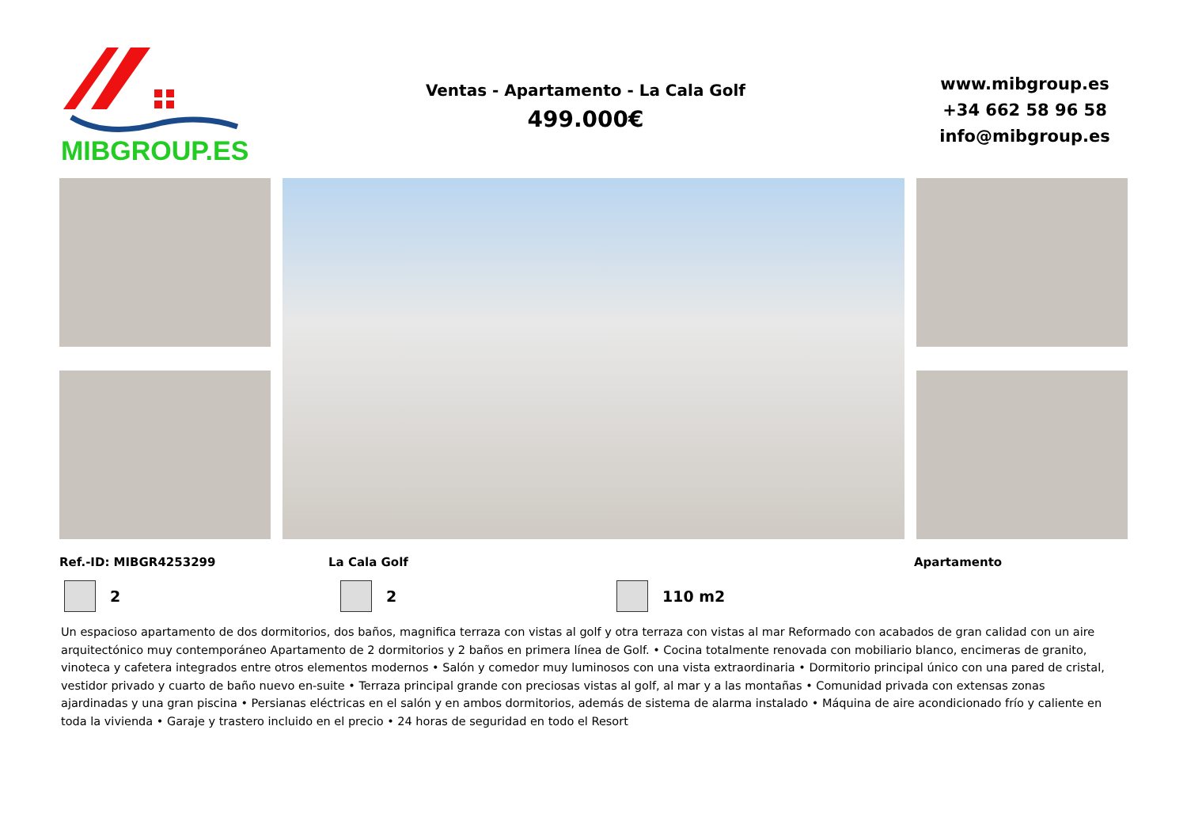MIBGROUP.ES
Ventas - Apartamento - La Cala Golf
499.000€
www.mibgroup.es
+34 662 58 96 58
info@mibgroup.es
Ref.-ID: MIBGR4253299 La Cala Golf Apartamento
2 2 110 m2
Un espacioso apartamento de dos dormitorios, dos baños, magnifica terraza con vistas al golf y otra terraza con vistas al mar Reformado con acabados de gran calidad con un aire arquitectónico muy contemporáneo Apartamento de 2 dormitorios y 2 baños en primera línea de Golf. • Cocina totalmente renovada con mobiliario blanco, encimeras de granito, vinoteca y cafetera integrados entre otros elementos modernos • Salón y comedor muy luminosos con una vista extraordinaria • Dormitorio principal único con una pared de cristal, vestidor privado y cuarto de baño nuevo en-suite • Terraza principal grande con preciosas vistas al golf, al mar y a las montañas • Comunidad privada con extensas zonas ajardinadas y una gran piscina • Persianas eléctricas en el salón y en ambos dormitorios, además de sistema de alarma instalado • Máquina de aire acondicionado frío y caliente en toda la vivienda • Garaje y trastero incluido en el precio • 24 horas de seguridad en todo el Resort